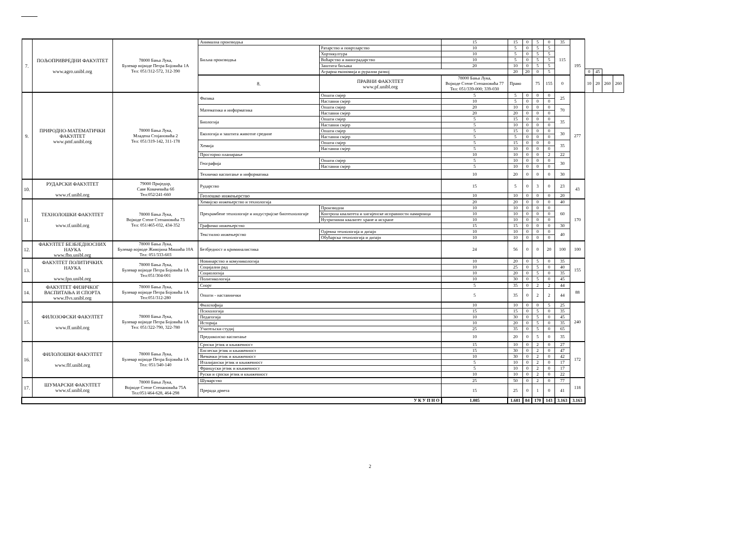| 7. | ПОЉОПРИВРЕДНИ ФАКУЛТЕТ www.agro.unibl.org | 78000 Бања Лука, Булевар војводе Петра Бојовића 1А Тел: 051/312-572, 312-390 | Анимална производња | | 15 | 15 | 0 | 5 | 0 | 35 | 195 | | | | |
| | | | Биљна производња | Ратарство и повртларство | 10 | 5 | 0 | 5 | 5 | 115 | | | | | |
| | | | | Хортикултура | 10 | 5 | 0 | 5 | 5 | | | | | | |
| | | | | Воћарство и виноградарство | 10 | 5 | 0 | 5 | 5 | | | | | | |
| | | | | Заштита биљака | 20 | 10 | 0 | 5 | 5 | | | | | | |
| | | | | Аграрна економија и рурални развој | | 20 | 20 | 0 | 5 | | | 0 | 45 | | |
| | | | 8. | ПРАВНИ ФАКУЛТЕТ www.pf.unibl.org | 78000 Бања Лука, Војводе Степе Степановића 77 Тел: 051/339-000; 339-030 | Право | | 75 | 155 | 0 | | 10 | 20 | 260 | 260 |
| 9. | ПРИРОДНО-МАТЕМАТИЧКИ ФАКУЛТЕТ www.pmf.unibl.org | 78000 Бања Лука, Младена Стојановића 2 Тел: 051/319-142, 311-178 | Физика | Општи смјер | 5 | 5 | 0 | 0 | 0 | 25 | 277 | | | | |
| | | | | Наставни смјер | 10 | 5 | 0 | 0 | 0 | | | | | | |
| | | | Математика и информатика | Општи смјер | 20 | 10 | 0 | 0 | 0 | 70 | | | | | |
| | | | | Наставни смјер | 20 | 20 | 0 | 0 | 0 | | | | | | |
| | | | Биологија | Општи смјер | 5 | 15 | 0 | 0 | 0 | 35 | | | | | |
| | | | | Наставни смјер | 5 | 10 | 0 | 0 | 0 | | | | | | |
| | | | Екологија и заштита животне средине | Општи смјер | 5 | 15 | 0 | 0 | 0 | 30 | | | | | |
| | | | | Наставни смјер | 5 | 5 | 0 | 0 | 0 | | | | | | |
| | | | Хемија | Општи смјер | 5 | 15 | 0 | 0 | 0 | 35 | | | | | |
| | | | | Наставни смјер | 5 | 10 | 0 | 0 | 0 | | | | | | |
| | | | Просторно планирање | | 10 | 10 | 0 | 0 | 2 | 22 | | | | | |
| | | | Географија | Општи смјер | 5 | 10 | 0 | 0 | 0 | 30 | | | | | |
| | | | | Наставни смјер | 5 | 10 | 0 | 0 | 0 | | | | | | |
| | | | Техничко васпитање и информатика | | 10 | 20 | 0 | 0 | 0 | 30 | | | | | |
| 10. | РУДАРСКИ ФАКУЛТЕТ www.rf.unibl.org | 79000 Приједор, Саве Ковачевића 6б Тел:052/241-660 | Рударство | | 15 | 5 | 0 | 3 | 0 | 23 | 43 | | | | |
| | | | Геолошко инжењерство | | 10 | 10 | 0 | 0 | 0 | 20 | | | | | |
| 11. | ТЕХНОЛОШКИ ФАКУЛТЕТ www.tf.unibl.org | 78000 Бања Лука, Војводе Степе Степановића 73 Тел: 051/465-032, 434-352 | Хемијско инжењерство и технологија | | 20 | 20 | 0 | 0 | 0 | 40 | 170 | | | | |
| | | | Прехрамбене технологије и индустријске биотехнологије | Производни | 10 | 10 | 0 | 0 | 0 | 60 | | | | | |
| | | | | Контрола квалитета и хигијенске исправности намирница | 10 | 10 | 0 | 0 | 0 | | | | | | |
| | | | | Нутритивни квалитет хране и исхране | 10 | 10 | 0 | 0 | 0 | | | | | | |
| | | | Графичко инжењерство | | 15 | 15 | 0 | 0 | 0 | 30 | | | | | |
| | | | Текстилно инжењерство | Одјевна технологија и дизајн | 10 | 10 | 0 | 0 | 0 | 40 | | | | | |
| | | | | Обућарска технологија и дизајн | 10 | 10 | 0 | 0 | 0 | | | | | | |
| 12. | ФАКУЛТЕТ БЕЗБЈЕДНОСНИХ НАУКА www.fbn.unibl.org | 78000 Бања Лука, Булевар војводе Живојина Мишића 10А Тел: 051/333-603 | Безбједност и криминалистика | | 24 | 56 | 0 | 0 | 20 | 100 | 100 | | | | |
| 13. | ФАКУЛТЕТ ПОЛИТИЧКИХ НАУКА www.fpn.unibl.org | 78000 Бања Лука, Булевар војводе Петра Бојовића 1А Тел:051/304-001 | Новинарство и комуникологија | | 10 | 20 | 0 | 5 | 0 | 35 | 155 | | | | |
| | | | Социјални рад | | 10 | 25 | 0 | 5 | 0 | 40 | | | | | |
| | | | Социологија | | 10 | 20 | 0 | 5 | 0 | 35 | | | | | |
| | | | Политикологија | | 10 | 30 | 0 | 5 | 0 | 45 | | | | | |
| 14. | ФАКУЛТЕТ ФИЗИЧКОГ ВАСПИТАЊА И СПОРТА www.ffvs.unibl.org | 78000 Бања Лука, Булевар војводе Петра Бојовића 1А Тел:051/312-280 | Спорт | | 5 | 35 | 0 | 2 | 2 | 44 | 88 | | | | |
| | | | Општи - наставнички | | 5 | 35 | 0 | 2 | 2 | 44 | | | | | |
| 15. | ФИЛОЗОФСКИ ФАКУЛТЕТ www.ff.unibl.org | 78000 Бања Лука, Булевар војводе Петра Бојовића 1А Тел: 051/322-790, 322-780 | Филозофија | | 10 | 10 | 0 | 0 | 5 | 25 | 240 | | | | |
| | | | Психологија | | 15 | 15 | 0 | 5 | 0 | 35 | | | | | |
| | | | Педагогија | | 10 | 30 | 0 | 5 | 0 | 45 | | | | | |
| | | | Историја | | 10 | 20 | 0 | 5 | 0 | 35 | | | | | |
| | | | Учитељски студиј | | 25 | 35 | 0 | 5 | 0 | 65 | | | | | |
| | | | Предшколско васпитање | | 10 | 20 | 0 | 5 | 0 | 35 | | | | | |
| 16. | ФИЛОЛОШКИ ФАКУЛТЕТ www.flf.unibl.org | 78000 Бања Лука, Булевар војводе Петра Бојовића 1А Тел: 051/340-140 | Српски језик и књижевност | | 15 | 10 | 0 | 2 | 0 | 27 | 172 | | | | |
| | | | Енглески језик и књижевност | | 15 | 30 | 0 | 2 | 0 | 47 | | | | | |
| | | | Њемачки језик и књижевност | | 10 | 30 | 0 | 2 | 0 | 42 | | | | | |
| | | | Италијански језик и књижевност | | 5 | 10 | 0 | 2 | 0 | 17 | | | | | |
| | | | Француски језик и књижевност | | 5 | 10 | 0 | 2 | 0 | 17 | | | | | |
| | | | Руски и српски језик и књижевност | | 10 | 10 | 0 | 2 | 0 | 22 | | | | | |
| 17. | ШУМАРСКИ ФАКУЛТЕТ www.sf.unibl.org | 78000 Бања Лука, Војводе Степе Степановића 75А Тел:051/464-628, 464-298 | Шумарство | | 25 | 50 | 0 | 2 | 0 | 77 | 118 | | | | |
| | | | Прерада дрвета | | 15 | 25 | 0 | 1 | 0 | 41 | | | | | |
| У К У П Н О | | | | | 1.085 | 1.681 | 84 | 170 | 143 | 3.163 | 3.163 | | | | |
2